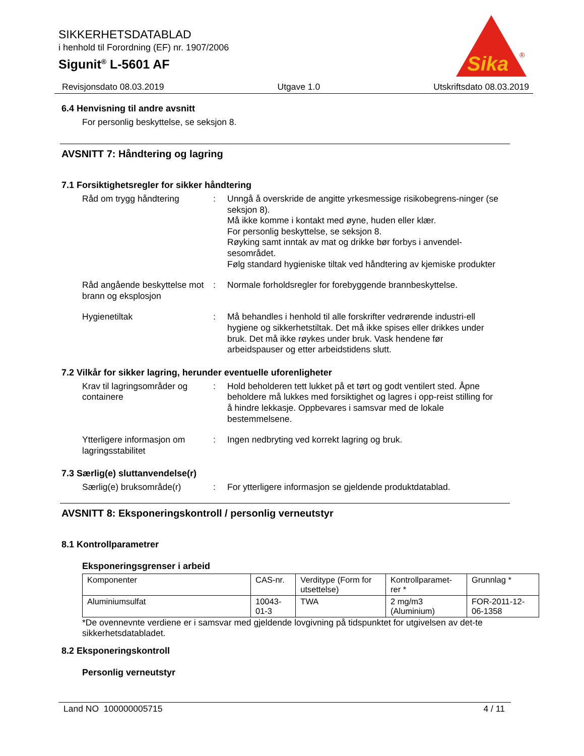SIKKERHETSDATABLAD
i henhold til Forordning (EF) nr. 1907/2006
Sigunit<sup>®</sup> L-5601 AF
Sika
®
Revisjonsdato 08.03.2019 Utgave 1.0 Utskriftsdato 08.03.2019
6.4 Henvisning til andre avsnitt
For personlig beskyttelse, se seksjon 8.
AVSNITT 7: Håndtering og lagring
7.1 Forsiktighetsregler for sikker håndtering
Råd om trygg håndtering : Unngå å overskride de angitte yrkesmessige risikobegrens-ninger (se seksjon 8).
Må ikke komme i kontakt med øyne, huden eller klær.
For personlig beskyttelse, se seksjon 8.
Røyking samt inntak av mat og drikke bør forbys i anvendel-sesområdet.
Følg standard hygieniske tiltak ved håndtering av kjemiske produkter
Råd angående beskyttelse mot brann og eksplosjon
: Normale forholdsregler for forebyggende brannbeskyttelse.
Hygienetiltak : Må behandles i henhold til alle forskrifter vedrørende industri-ell hygiene og sikkerhetstiltak. Det må ikke spises eller drikkes under bruk. Det må ikke røykes under bruk. Vask hendene før arbeidspauser og etter arbeidstidens slutt.
7.2 Vilkår for sikker lagring, herunder eventuelle uforenligheter
Krav til lagringsområder og containere
: Hold beholderen tett lukket på et tørt og godt ventilert sted. Åpne beholdere må lukkes med forsiktighet og lagres i opp-reist stilling for å hindre lekkasje. Oppbevares i samsvar med de lokale bestemmelsene.
Ytterligere informasjon om lagringsstabilitet
: Ingen nedbryting ved korrekt lagring og bruk.
7.3 Særlig(e) sluttanvendelse(r)
Særlig(e) bruksområde(r) : For ytterligere informasjon se gjeldende produktdatablad.
AVSNITT 8: Eksponeringskontroll / personlig verneutstyr
8.1 Kontrollparametrer
Eksponeringsgrenser i arbeid
| Komponenter | CAS-nr. | Verditype (Form for utsettelse) | Kontrollparamet-rer * | Grunnlag * |
| --- | --- | --- | --- | --- |
| Aluminiumsulfat | 10043-01-3 | TWA | 2 mg/m3 (Aluminium) | FOR-2011-12-06-1358 |
*De ovennevnte verdiene er i samsvar med gjeldende lovgivning på tidspunktet for utgivelsen av det-te sikkerhetsdatabladet.
8.2 Eksponeringskontroll
Personlig verneutstyr
Land NO 100000005715 4 / 11